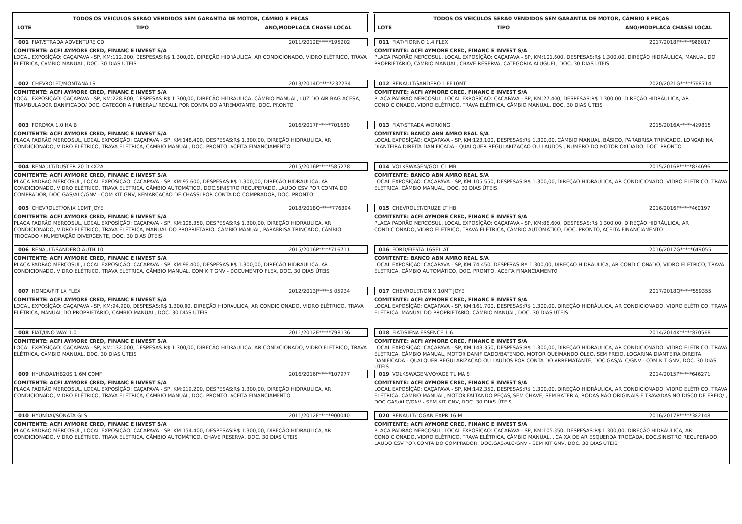TODOS OS VEICULOS SERÃO VENDIDOS SEM GARANTIA DE MOTOR, CÂMBIO E PEÇAS
LOTE TIPO ANO/MODPLACA CHASSI LOCAL
001 FIAT/STRADA ADVENTURE CD 2011/2012E*****195202
COMITENTE: ACFI AYMORE CRED, FINANC E INVEST S/A
LOCAL EXPOSÍÇÃO: CAÇAPAVA - SP, KM:112.200, DESPESAS:R$ 1.300,00, DIREÇÃO HIDRÁULICA, AR CONDICIONADO, VIDRO ELÉTRICO, TRAVA ELÉTRICA, CÂMBIO MANUAL, DOC. 30 DIAS ÚTEIS
002 CHEVROLET/MONTANA LS 2013/2014O*****232234
COMITENTE: ACFI AYMORE CRED, FINANC E INVEST S/A
LOCAL EXPOSÍÇÃO: CAÇAPAVA - SP, KM:228.800, DESPESAS:R$ 1.300,00, DIREÇÃO HIDRÁULICA, CÂMBIO MANUAL, LUZ DO AIR BAG ACESA, TRAMBULADOR DANIFICADO/ DOC. CATEGORIA FUNERAL/ RECALL POR CONTA DO ARREMATANTE, DOC. PRONTO
003 FORD/KA 1.0 HA B 2016/2017F*****701680
COMITENTE: ACFI AYMORE CRED, FINANC E INVEST S/A
PLACA PADRÃO MERCOSUL, LOCAL EXPOSÍÇÃO: CAÇAPAVA - SP, KM:148.400, DESPESAS:R$ 1.300,00, DIREÇÃO HIDRÁULICA, AR CONDICIONADO, VIDRO ELÉTRICO, TRAVA ELÉTRICA, CÂMBIO MANUAL, DOC. PRONTO, ACEITA FINANCIAMENTO
004 RENAULT/DUSTER 20 D 4X2A 2015/2016P*****585278
COMITENTE: ACFI AYMORE CRED, FINANC E INVEST S/A
PLACA PADRÃO MERCOSUL, LOCAL EXPOSÍÇÃO: CAÇAPAVA - SP, KM:95.600, DESPESAS:R$ 1.300,00, DIREÇÃO HIDRÁULICA, AR CONDICIONADO, VIDRO ELÉTRICO, TRAVA ELÉTRICA, CÂMBIO AUTOMÁTICO, DOC.SINISTRO RECUPERADO, LAUDO CSV POR CONTA DO COMPRADOR, DOC.GAS/ALC/GNV - COM KIT GNV, REMARCAÇÃO DE CHASSI POR CONTA DO COMPRADOR, DOC. PRONTO
005 CHEVROLET/ONIX 10MT JOYE 2018/2018Q*****776394
COMITENTE: ACFI AYMORE CRED, FINANC E INVEST S/A
PLACA PADRÃO MERCOSUL, LOCAL EXPOSÍÇÃO: CAÇAPAVA - SP, KM:108.350, DESPESAS:R$ 1.300,00, DIREÇÃO HIDRÁULICA, AR CONDICIONADO, VIDRO ELÉTRICO, TRAVA ELÉTRICA, MANUAL DO PROPRIETÁRIO, CÂMBIO MANUAL, PARABRISA TRINCADO, CÂMBIO TROCADO / NUMERAÇÃO DIVERGENTE, DOC. 30 DIAS ÚTEIS
006 RENAULT/SANDERO AUTH 10 2015/2016P*****716711
COMITENTE: ACFI AYMORE CRED, FINANC E INVEST S/A
PLACA PADRÃO MERCOSUL, LOCAL EXPOSÍÇÃO: CAÇAPAVA - SP, KM:96.400, DESPESAS:R$ 1.300,00, DIREÇÃO HIDRÁULICA, AR CONDICIONADO, VIDRO ELÉTRICO, TRAVA ELÉTRICA, CÂMBIO MANUAL, COM KIT GNV - DOCUMENTO FLEX, DOC. 30 DIAS ÚTEIS
007 HONDA/FIT LX FLEX 2012/2013J*****5 05934
COMITENTE: ACFI AYMORE CRED, FINANC E INVEST S/A
LOCAL EXPOSÍÇÃO: CAÇAPAVA - SP, KM:94.900, DESPESAS:R$ 1.300,00, DIREÇÃO HIDRÁULICA, AR CONDICIONADO, VIDRO ELÉTRICO, TRAVA ELÉTRICA, MANUAL DO PROPRIETÁRIO, CÂMBIO MANUAL, DOC. 30 DIAS ÚTEIS
008 FIAT/UNO WAY 1.0 2011/2012E*****798136
COMITENTE: ACFI AYMORE CRED, FINANC E INVEST S/A
LOCAL EXPOSÍÇÃO: CAÇAPAVA - SP, KM:132.000, DESPESAS:R$ 1.300,00, DIREÇÃO HIDRÁULICA, AR CONDICIONADO, VIDRO ELÉTRICO, TRAVA ELÉTRICA, CÂMBIO MANUAL, DOC. 30 DIAS ÚTEIS
009 HYUNDAI/HB20S 1.6M COMF 2016/2016P*****107977
COMITENTE: ACFI AYMORE CRED, FINANC E INVEST S/A
PLACA PADRÃO MERCOSUL, LOCAL EXPOSÍÇÃO: CAÇAPAVA - SP, KM:219.200, DESPESAS:R$ 1.300,00, DIREÇÃO HIDRÁULICA, AR CONDICIONADO, VIDRO ELÉTRICO, TRAVA ELÉTRICA, CÂMBIO MANUAL, DOC. PRONTO, ACEITA FINANCIAMENTO
010 HYUNDAI/SONATA GLS 2011/2012F*****900040
COMITENTE: ACFI AYMORE CRED, FINANC E INVEST S/A
PLACA PADRÃO MERCOSUL, LOCAL EXPOSÍÇÃO: CAÇAPAVA - SP, KM:154.400, DESPESAS:R$ 1.300,00, DIREÇÃO HIDRÁULICA, AR CONDICIONADO, VIDRO ELÉTRICO, TRAVA ELÉTRICA, CÂMBIO AUTOMÁTICO, CHAVE RESERVA, DOC. 30 DIAS ÚTEIS
TODOS OS VEICULOS SERÃO VENDIDOS SEM GARANTIA DE MOTOR, CÂMBIO E PEÇAS
LOTE TIPO ANO/MODPLACA CHASSI LOCAL
011 FIAT/FIORINO 1.4 FLEX 2017/2018F*****986017
COMITENTE: ACFI AYMORE CRED, FINANC E INVEST S/A
PLACA PADRÃO MERCOSUL, LOCAL EXPOSÍÇÃO: CAÇAPAVA - SP, KM:101.600, DESPESAS:R$ 1.300,00, DIREÇÃO HIDRÁULICA, MANUAL DO PROPRIETÁRIO, CÂMBIO MANUAL, CHAVE RESERVA, CATEGORIA ALUGUEL, DOC. 30 DIAS ÚTEIS
012 RENAULT/SANDERO LIFE10MT 2020/2021G*****768714
COMITENTE: ACFI AYMORE CRED, FINANC E INVEST S/A
PLACA PADRÃO MERCOSUL, LOCAL EXPOSÍÇÃO: CAÇAPAVA - SP, KM:27.400, DESPESAS:R$ 1.300,00, DIREÇÃO HIDRÁULICA, AR CONDICIONADO, VIDRO ELÉTRICO, TRAVA ELÉTRICA, CÂMBIO MANUAL, DOC. 30 DIAS ÚTEIS
013 FIAT/STRADA WORKING 2015/2016A*****429815
COMITENTE: BANCO ABN AMRO REAL S/A
LOCAL EXPOSÍÇÃO: CAÇAPAVA - SP, KM:123.100, DESPESAS:R$ 1.300,00, CÂMBIO MANUAL, BÁSICO, PARABRISA TRINCADO, LONGARINA DIANTEIRA DIREITA DANIFICADA - QUALQUER REGULARIZAÇÃO OU LAUDOS , NUMERO DO MOTOR OXIDADO, DOC. PRONTO
014 VOLKSWAGEN/GOL CL MB 2015/2016P*****834696
COMITENTE: BANCO ABN AMRO REAL S/A
LOCAL EXPOSÍÇÃO: CAÇAPAVA - SP, KM:105.550, DESPESAS:R$ 1.300,00, DIREÇÃO HIDRÁULICA, AR CONDICIONADO, VIDRO ELÉTRICO, TRAVA ELÉTRICA, CÂMBIO MANUAL, DOC. 30 DIAS ÚTEIS
015 CHEVROLET/CRUZE LT HB 2016/2016F*****460197
COMITENTE: ACFI AYMORE CRED, FINANC E INVEST S/A
PLACA PADRÃO MERCOSUL, LOCAL EXPOSÍÇÃO: CAÇAPAVA - SP, KM:86.600, DESPESAS:R$ 1.300,00, DIREÇÃO HIDRÁULICA, AR CONDICIONADO, VIDRO ELÉTRICO, TRAVA ELÉTRICA, CÂMBIO AUTOMÁTICO, DOC. PRONTO, ACEITA FINANCIAMENTO
016 FORD/FIESTA 16SEL AT 2016/2017G*****649055
COMITENTE: BANCO ABN AMRO REAL S/A
LOCAL EXPOSÍÇÃO: CAÇAPAVA - SP, KM:74.450, DESPESAS:R$ 1.300,00, DIREÇÃO HIDRÁULICA, AR CONDICIONADO, VIDRO ELÉTRICO, TRAVA ELÉTRICA, CÂMBIO AUTOMÁTICO, DOC. PRONTO, ACEITA FINANCIAMENTO
017 CHEVROLET/ONIX 10MT JOYE 2017/2018Q*****559355
COMITENTE: ACFI AYMORE CRED, FINANC E INVEST S/A
LOCAL EXPOSÍÇÃO: CAÇAPAVA - SP, KM:161.700, DESPESAS:R$ 1.300,00, DIREÇÃO HIDRÁULICA, AR CONDICIONADO, VIDRO ELÉTRICO, TRAVA ELÉTRICA, MANUAL DO PROPRIETÁRIO, CÂMBIO MANUAL, DOC. 30 DIAS ÚTEIS
018 FIAT/SIENA ESSENCE 1.6 2014/2014K*****870568
COMITENTE: ACFI AYMORE CRED, FINANC E INVEST S/A
LOCAL EXPOSÍÇÃO: CAÇAPAVA - SP, KM:143.350, DESPESAS:R$ 1.300,00, DIREÇÃO HIDRÁULICA, AR CONDICIONADO, VIDRO ELÉTRICO, TRAVA ELÉTRICA, CÂMBIO MANUAL, MOTOR DANIFICADO/BATENDO, MOTOR QUEIMANDO ÓLEO, SEM FREIO, LOGARINA DIANTEIRA DIREITA DANIFICADA - QUALQUER REGULARIZAÇÃO OU LAUDOS POR CONTA DO ARREMATANTE, DOC.GAS/ALC/GNV - COM KIT GNV, DOC. 30 DIAS ÚTEIS
019 VOLKSWAGEN/VOYAGE TL MA S 2014/2015P*****646271
COMITENTE: ACFI AYMORE CRED, FINANC E INVEST S/A
LOCAL EXPOSÍÇÃO: CAÇAPAVA - SP, KM:142.350, DESPESAS:R$ 1.300,00, DIREÇÃO HIDRÁULICA, AR CONDICIONADO, VIDRO ELÉTRICO, TRAVA ELÉTRICA, CÂMBIO MANUAL, MOTOR FALTANDO PEÇAS, SEM CHAVE, SEM BATERIA, RODAS NÃO ORIGINAIS E TRAVADAS NO DISCO DE FREIO/ , DOC.GAS/ALC/GNV - SEM KIT GNV, DOC. 30 DIAS ÚTEIS
020 RENAULT/LOGAN EXPR 16 M 2016/2017P*****382148
COMITENTE: ACFI AYMORE CRED, FINANC E INVEST S/A
PLACA PADRÃO MERCOSUL, LOCAL EXPOSÍÇÃO: CAÇAPAVA - SP, KM:105.350, DESPESAS:R$ 1.300,00, DIREÇÃO HIDRÁULICA, AR CONDICIONADO, VIDRO ELÉTRICO, TRAVA ELÉTRICA, CÂMBIO MANUAL, , CAIXA DE AR ESQUERDA TROCADA, DOC.SINISTRO RECUPERADO, LAUDO CSV POR CONTA DO COMPRADOR, DOC.GAS/ALC/GNV - SEM KIT GNV, DOC. 30 DIAS ÚTEIS